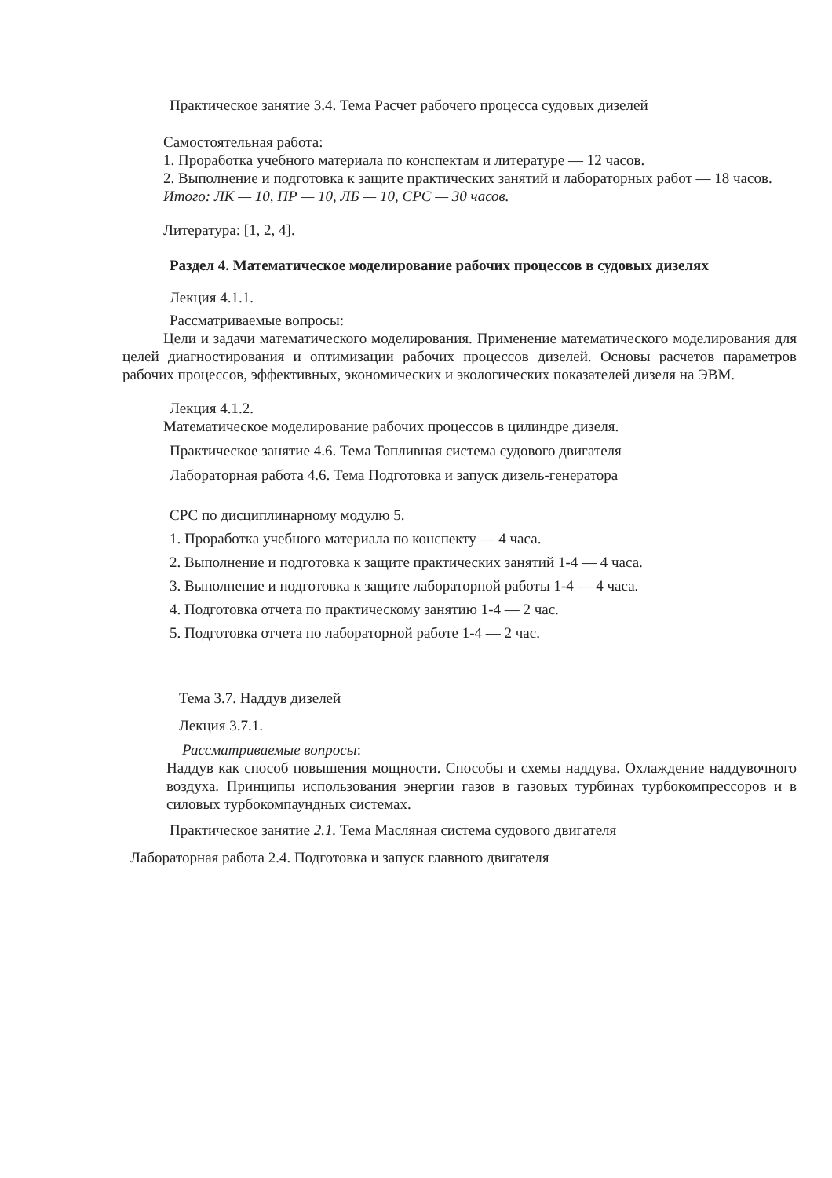Практическое занятие 3.4. Тема Расчет рабочего процесса судовых дизелей
Самостоятельная работа:
1. Проработка учебного материала по конспектам и литературе — 12 часов.
2. Выполнение и подготовка к защите практических занятий и лабораторных работ — 18 часов.
Итого: ЛК — 10, ПР — 10, ЛБ — 10, СРС — 30 часов.
Литература: [1, 2, 4].
Раздел 4. Математическое моделирование рабочих процессов в судовых дизелях
Лекция 4.1.1.
Рассматриваемые вопросы:
Цели и задачи математического моделирования. Применение математического моделирования для целей диагностирования и оптимизации рабочих процессов дизелей. Основы расчетов параметров рабочих процессов, эффективных, экономических и экологических показателей дизеля на ЭВМ.
Лекция 4.1.2.
Математическое моделирование рабочих процессов в цилиндре дизеля.
Практическое занятие 4.6. Тема Топливная система судового двигателя
Лабораторная работа 4.6. Тема Подготовка и запуск дизель-генератора
СРС по дисциплинарному модулю 5.
1. Проработка учебного материала по конспекту — 4 часа.
2. Выполнение и подготовка к защите практических занятий 1-4 — 4 часа.
3. Выполнение и подготовка к защите лабораторной работы 1-4 — 4 часа.
4. Подготовка отчета по практическому занятию 1-4 — 2 час.
5. Подготовка отчета по лабораторной работе 1-4 — 2 час.
Тема 3.7. Наддув дизелей
Лекция 3.7.1.
Рассматриваемые вопросы:
Наддув как способ повышения мощности. Способы и схемы наддува. Охлаждение наддувочного воздуха. Принципы использования энергии газов в газовых турбинах турбокомпрессоров и в силовых турбокомпаундных системах.
Практическое занятие 2.1. Тема Масляная система судового двигателя
Лабораторная работа 2.4. Подготовка и запуск главного двигателя